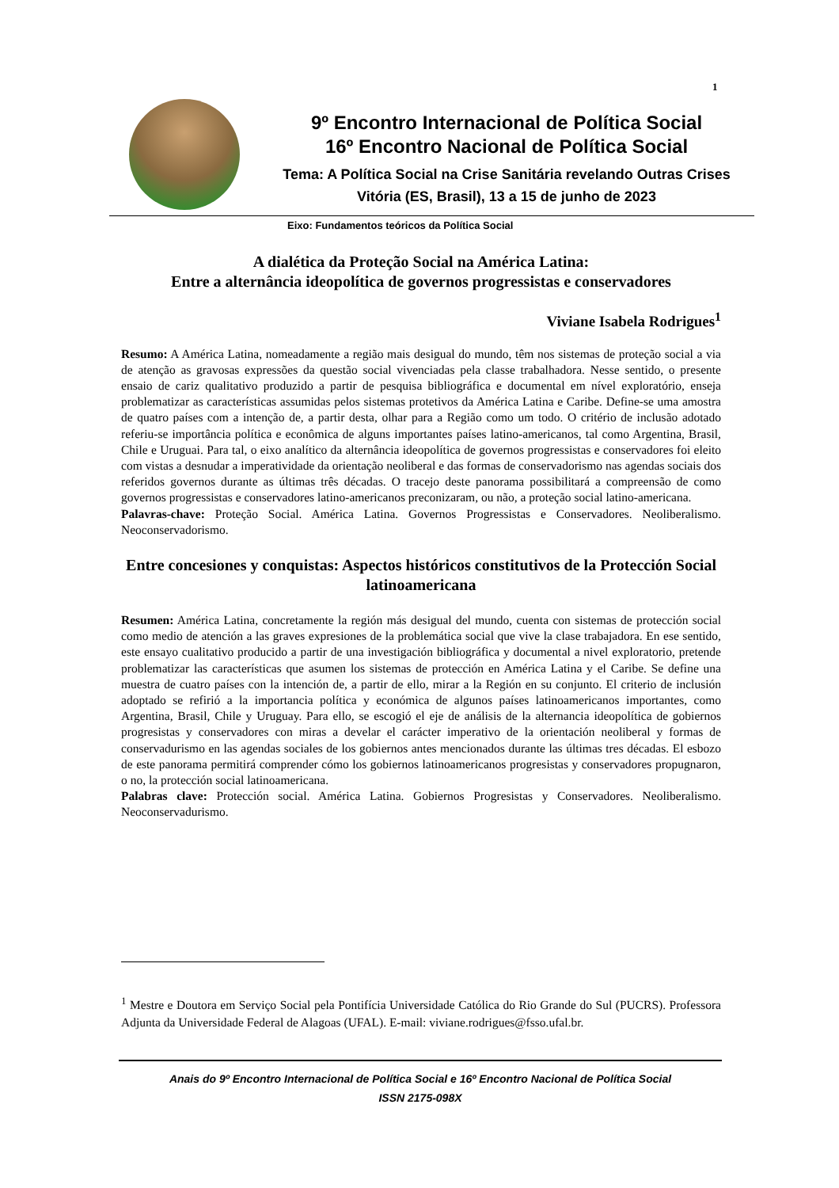1
9º Encontro Internacional de Política Social
16º Encontro Nacional de Política Social
Tema: A Política Social na Crise Sanitária revelando Outras Crises
Vitória (ES, Brasil), 13 a 15 de junho de 2023
Eixo: Fundamentos teóricos da Política Social
A dialética da Proteção Social na América Latina:
Entre a alternância ideopolítica de governos progressistas e conservadores
Viviane Isabela Rodrigues<sup>1</sup>
Resumo: A América Latina, nomeadamente a região mais desigual do mundo, têm nos sistemas de proteção social a via de atenção as gravosas expressões da questão social vivenciadas pela classe trabalhadora. Nesse sentido, o presente ensaio de cariz qualitativo produzido a partir de pesquisa bibliográfica e documental em nível exploratório, enseja problematizar as características assumidas pelos sistemas protetivos da América Latina e Caribe. Define-se uma amostra de quatro países com a intenção de, a partir desta, olhar para a Região como um todo. O critério de inclusão adotado referiu-se importância política e econômica de alguns importantes países latino-americanos, tal como Argentina, Brasil, Chile e Uruguai. Para tal, o eixo analítico da alternância ideopolítica de governos progressistas e conservadores foi eleito com vistas a desnudar a imperatividade da orientação neoliberal e das formas de conservadorismo nas agendas sociais dos referidos governos durante as últimas três décadas. O tracejo deste panorama possibilitará a compreensão de como governos progressistas e conservadores latino-americanos preconizaram, ou não, a proteção social latino-americana.
Palavras-chave: Proteção Social. América Latina. Governos Progressistas e Conservadores. Neoliberalismo. Neoconservadorismo.
Entre concesiones y conquistas: Aspectos históricos constitutivos de la Protección Social latinoamericana
Resumen: América Latina, concretamente la región más desigual del mundo, cuenta con sistemas de protección social como medio de atención a las graves expresiones de la problemática social que vive la clase trabajadora. En ese sentido, este ensayo cualitativo producido a partir de una investigación bibliográfica y documental a nivel exploratorio, pretende problematizar las características que asumen los sistemas de protección en América Latina y el Caribe. Se define una muestra de cuatro países con la intención de, a partir de ello, mirar a la Región en su conjunto. El criterio de inclusión adoptado se refirió a la importancia política y económica de algunos países latinoamericanos importantes, como Argentina, Brasil, Chile y Uruguay. Para ello, se escogió el eje de análisis de la alternancia ideopolítica de gobiernos progresistas y conservadores con miras a develar el carácter imperativo de la orientación neoliberal y formas de conservadurismo en las agendas sociales de los gobiernos antes mencionados durante las últimas tres décadas. El esbozo de este panorama permitirá comprender cómo los gobiernos latinoamericanos progresistas y conservadores propugnaron, o no, la protección social latinoamericana.
Palabras clave: Protección social. América Latina. Gobiernos Progresistas y Conservadores. Neoliberalismo. Neoconservadurismo.
<sup>1</sup> Mestre e Doutora em Serviço Social pela Pontifícia Universidade Católica do Rio Grande do Sul (PUCRS). Professora Adjunta da Universidade Federal de Alagoas (UFAL). E-mail: viviane.rodrigues@fsso.ufal.br.
Anais do 9º Encontro Internacional de Política Social e 16º Encontro Nacional de Política Social
ISSN 2175-098X